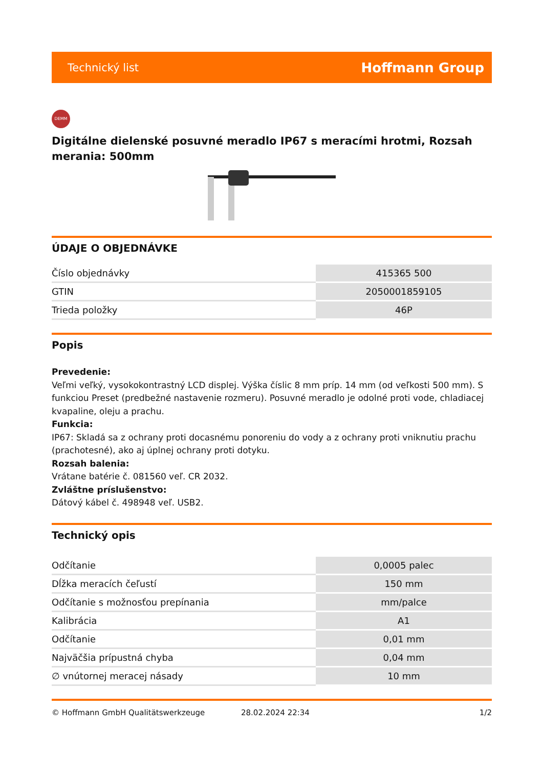Technický list Hoffmann Group
DEMM
Digitálne dielenské posuvné meradlo IP67 s meracími hrotmi, Rozsah merania: 500mm
ÚDAJE O OBJEDNÁVKE
| Číslo objednávky | 415365 500 |
| GTIN | 2050001859105 |
| Trieda položky | 46P |
Popis
Prevedenie:
Veľmi veľký, vysokokontrastný LCD displej. Výška číslic 8 mm príp. 14 mm (od veľkosti 500 mm). S funkciou Preset (predbežné nastavenie rozmeru). Posuvné meradlo je odolné proti vode, chladiacej kvapaline, oleju a prachu.
Funkcia:
IP67: Skladá sa z ochrany proti docasnému ponoreniu do vody a z ochrany proti vniknutiu prachu (prachotesné), ako aj úplnej ochrany proti dotyku.
Rozsah balenia:
Vrátane batérie č. 081560 veľ. CR 2032.
Zvláštne príslušenstvo:
Dátový kábel č. 498948 veľ. USB2.
Technický opis
| Odčítanie | 0,0005 palec |
| Dĺžka meracích čeľustí | 150 mm |
| Odčítanie s možnosťou prepínania | mm/palce |
| Kalibrácia | A1 |
| Odčítanie | 0,01 mm |
| Najväčšia prípustná chyba | 0,04 mm |
| ∅ vnútornej meracej násady | 10 mm |
© Hoffmann GmbH Qualitätswerkzeuge 28.02.2024 22:34 1/2